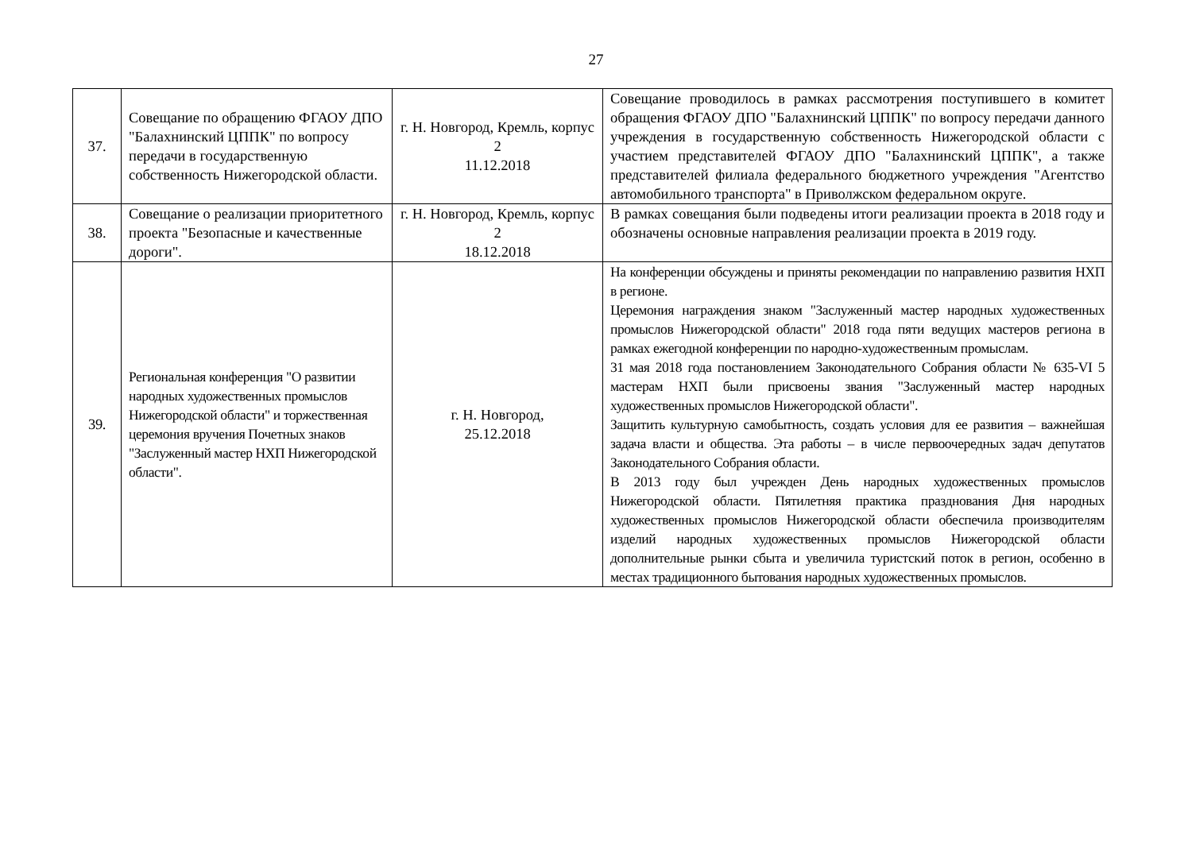27
| 37. | Совещание по обращению ФГАОУ ДПО "Балахнинский ЦППК" по вопросу передачи в государственную собственность Нижегородской области. | г. Н. Новгород, Кремль, корпус 2 11.12.2018 | Совещание проводилось в рамках рассмотрения поступившего в комитет обращения ФГАОУ ДПО "Балахнинский ЦППК" по вопросу передачи данного учреждения в государственную собственность Нижегородской области с участием представителей ФГАОУ ДПО "Балахнинский ЦППК", а также представителей филиала федерального бюджетного учреждения "Агентство автомобильного транспорта" в Приволжском федеральном округе. |
| 38. | Совещание о реализации приоритетного проекта "Безопасные и качественные дороги". | г. Н. Новгород, Кремль, корпус 2 18.12.2018 | В рамках совещания были подведены итоги реализации проекта в 2018 году и обозначены основные направления реализации проекта в 2019 году. |
| 39. | Региональная конференция "О развитии народных художественных промыслов Нижегородской области" и торжественная церемония вручения Почетных знаков "Заслуженный мастер НХП Нижегородской области". | г. Н. Новгород, 25.12.2018 | На конференции обсуждены и приняты рекомендации по направлению развития НХП в регионе. Церемония награждения знаком "Заслуженный мастер народных художественных промыслов Нижегородской области" 2018 года пяти ведущих мастеров региона в рамках ежегодной конференции по народно-художественным промыслам. 31 мая 2018 года постановлением Законодательного Собрания области № 635-VI 5 мастерам НХП были присвоены звания "Заслуженный мастер народных художественных промыслов Нижегородской области". Защитить культурную самобытность, создать условия для ее развития – важнейшая задача власти и общества. Эта работы – в числе первоочередных задач депутатов Законодательного Собрания области. В 2013 году был учрежден День народных художественных промыслов Нижегородской области. Пятилетняя практика празднования Дня народных художественных промыслов Нижегородской области обеспечила производителям изделий народных художественных промыслов Нижегородской области дополнительные рынки сбыта и увеличила туристский поток в регион, особенно в местах традиционного бытования народных художественных промыслов. |